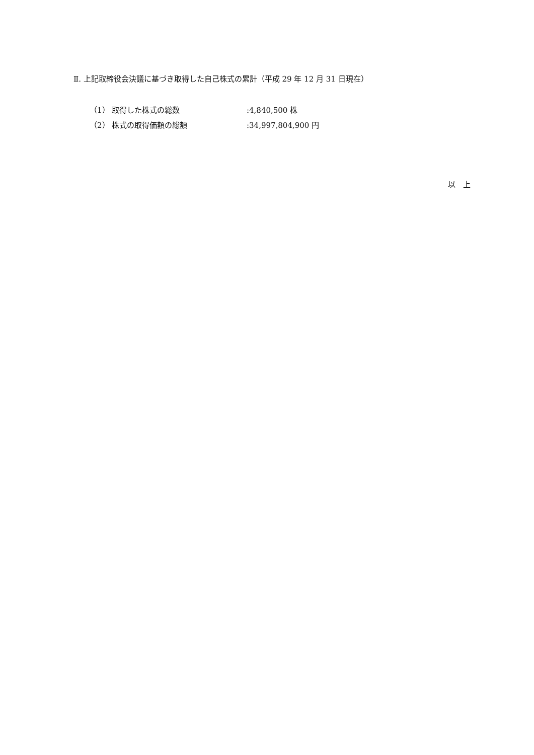Ⅱ. 上記取締役会決議に基づき取得した自己株式の累計（平成 29 年 12 月 31 日現在）
（1） 取得した株式の総数:4,840,500 株
（2） 株式の取得価額の総額:34,997,804,900 円
以　上